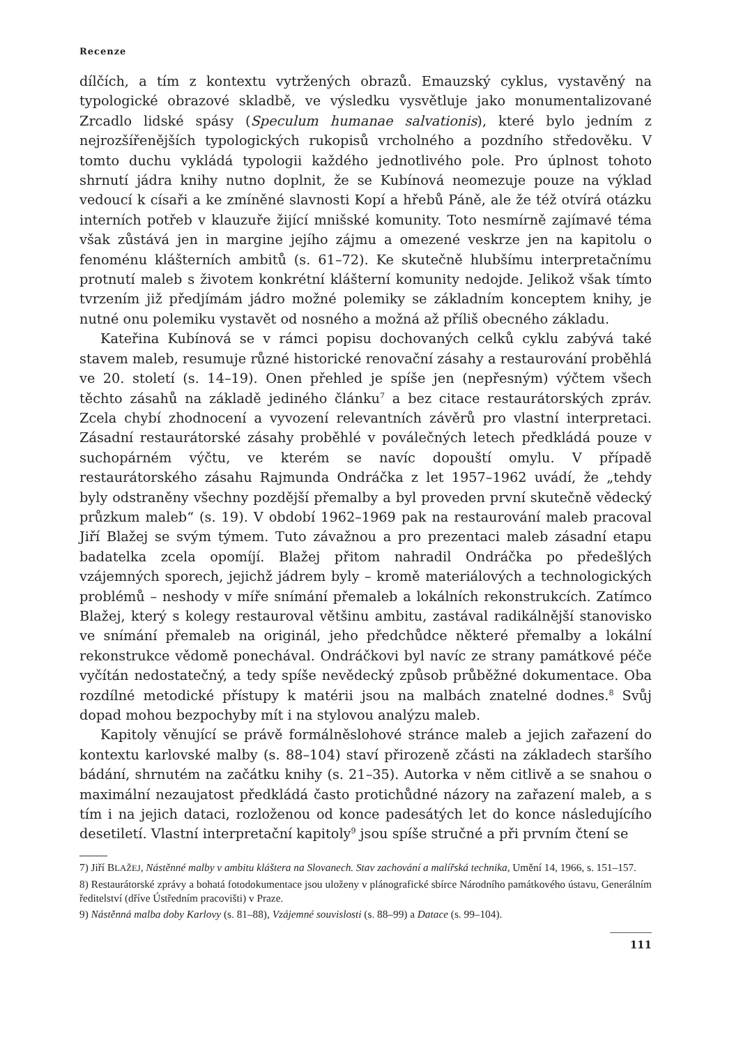Recenze
dílčích, a tím z kontextu vytržených obrazů. Emauzský cyklus, vystavěný na typologické obrazové skladbě, ve výsledku vysvětluje jako monumentalizované Zrcadlo lidské spásy (Speculum humanae salvationis), které bylo jedním z nejrozšířenějších typologických rukopisů vrcholného a pozdního středověku. V tomto duchu vykládá typologii každého jednotlivého pole. Pro úplnost tohoto shrnutí jádra knihy nutno doplnit, že se Kubínová neomezuje pouze na výklad vedoucí k císaři a ke zmíněné slavnosti Kopí a hřebů Páně, ale že též otvírá otázku interních potřeb v klauzuře žijící mnišské komunity. Toto nesmírně zajímavé téma však zůstává jen in margine jejího zájmu a omezené veskrze jen na kapitolu o fenoménu klášterních ambitů (s. 61–72). Ke skutečně hlubšímu interpretačnímu protnutí maleb s životem konkrétní klášterní komunity nedojde. Jelikož však tímto tvrzením již předjímám jádro možné polemiky se základním konceptem knihy, je nutné onu polemiku vystavět od nosného a možná až příliš obecného základu.
Kateřina Kubínová se v rámci popisu dochovaných celků cyklu zabývá také stavem maleb, resumuje různé historické renovační zásahy a restaurování proběhlá ve 20. století (s. 14–19). Onen přehled je spíše jen (nepřesným) výčtem všech těchto zásahů na základě jediného článku<sup>7</sup> a bez citace restaurátorských zpráv. Zcela chybí zhodnocení a vyvození relevantních závěrů pro vlastní interpretaci. Zásadní restaurátorské zásahy proběhlé v poválečných letech předkládá pouze v suchopárném výčtu, ve kterém se navíc dopouští omylu. V případě restaurátorského zásahu Rajmunda Ondráčka z let 1957–1962 uvádí, že „tehdy byly odstraněny všechny pozdější přemalby a byl proveden první skutečně vědecký průzkum maleb“ (s. 19). V období 1962–1969 pak na restaurování maleb pracoval Jiří Blažej se svým týmem. Tuto závažnou a pro prezentaci maleb zásadní etapu badatelka zcela opomíjí. Blažej přitom nahradil Ondráčka po předešlých vzájemných sporech, jejichž jádrem byly – kromě materiálových a technologických problémů – neshody v míře snímání přemaleb a lokálních rekonstrukcích. Zatímco Blažej, který s kolegy restauroval většinu ambitu, zastával radikálnější stanovisko ve snímání přemaleb na originál, jeho předchůdce některé přemalby a lokální rekonstrukce vědomě ponechával. Ondráčkovi byl navíc ze strany památkové péče vyčítán nedostatečný, a tedy spíše nevědecký způsob průběžné dokumentace. Oba rozdílné metodické přístupy k matérii jsou na malbách znatelné dodnes.<sup>8</sup> Svůj dopad mohou bezpochyby mít i na stylovou analýzu maleb.
Kapitoly věnující se právě formálněslohové stránce maleb a jejich zařazení do kontextu karlovské malby (s. 88–104) staví přirozeně zčásti na základech staršího bádání, shrnutém na začátku knihy (s. 21–35). Autorka v něm citlivě a se snahou o maximální nezaujatost předkládá často protichůdné názory na zařazení maleb, a s tím i na jejich dataci, rozloženou od konce padesátých let do konce následujícího desetiletí. Vlastní interpretační kapitoly<sup>9</sup> jsou spíše stručné a při prvním čtení se
7) Jiří BLAŽEJ, Nástěnné malby v ambitu kláštera na Slovanech. Stav zachování a malířská technika, Umění 14, 1966, s. 151–157.
8) Restaurátorské zprávy a bohatá fotodokumentace jsou uloženy v plánografické sbírce Národního památkového ústavu, Generálním ředitelství (dříve Ústředním pracovišti) v Praze.
9) Nástěnná malba doby Karlovy (s. 81–88), Vzájemné souvislosti (s. 88–99) a Datace (s. 99–104).
111